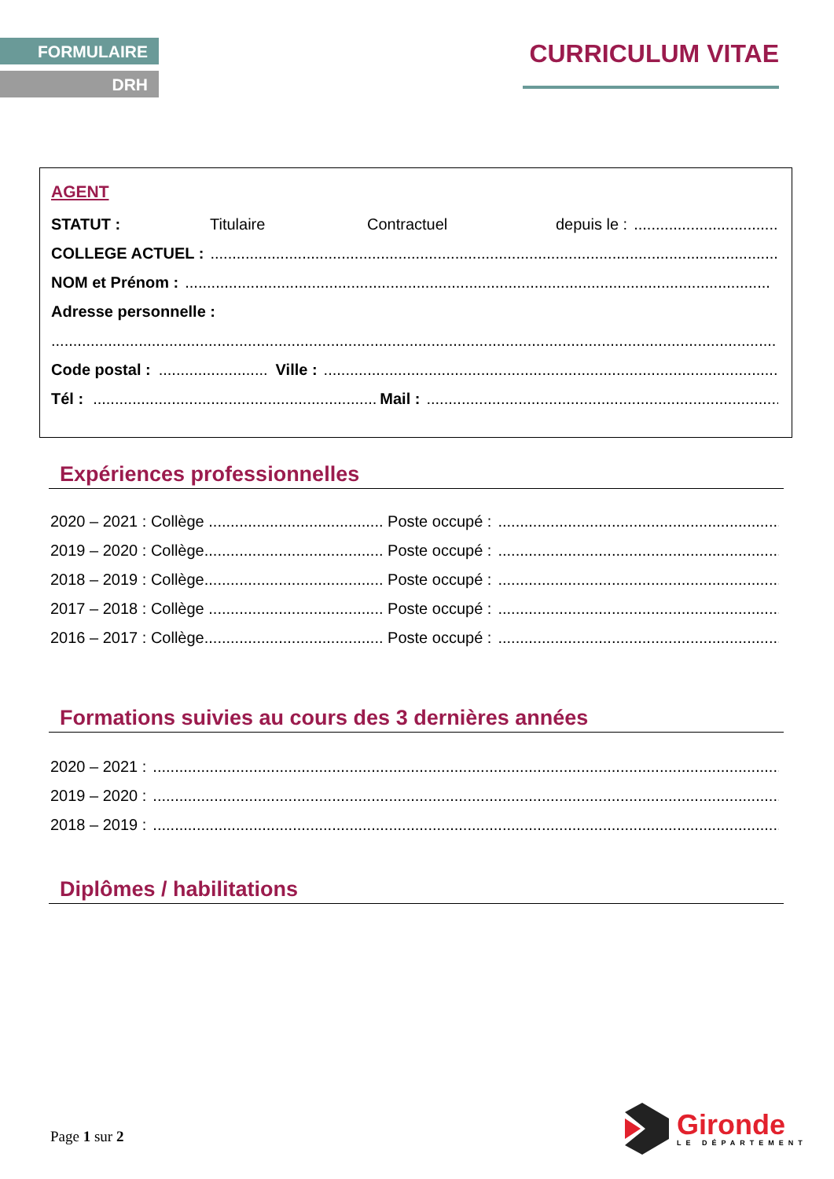FORMULAIRE
DRH
CURRICULUM VITAE
AGENT
STATUT : Titulaire Contractuel depuis le :..........................................
COLLEGE ACTUEL :......................................................................................................................................
NOM et Prénom :......................................................................................................................................
Adresse personnelle :
......................................................................................................................................................................
Code postal :......................... Ville :......................................................................................................................
Tél :................................................................. Mail :.......................................................................................
Expériences professionnelles
2020 – 2021 : Collège ........................................ Poste occupé :..................................................................
2019 – 2020 : Collège......................................... Poste occupé :..................................................................
2018 – 2019 : Collège......................................... Poste occupé :..................................................................
2017 – 2018 : Collège ........................................ Poste occupé :..................................................................
2016 – 2017 : Collège......................................... Poste occupé :..................................................................
Formations suivies au cours des 3 dernières années
2020 – 2021 :............................................................................................................................................................
2019 – 2020 :............................................................................................................................................................
2018 – 2019 :............................................................................................................................................................
Diplômes / habilitations
Page 1 sur 2
Gironde
LE DÉPARTEMENT